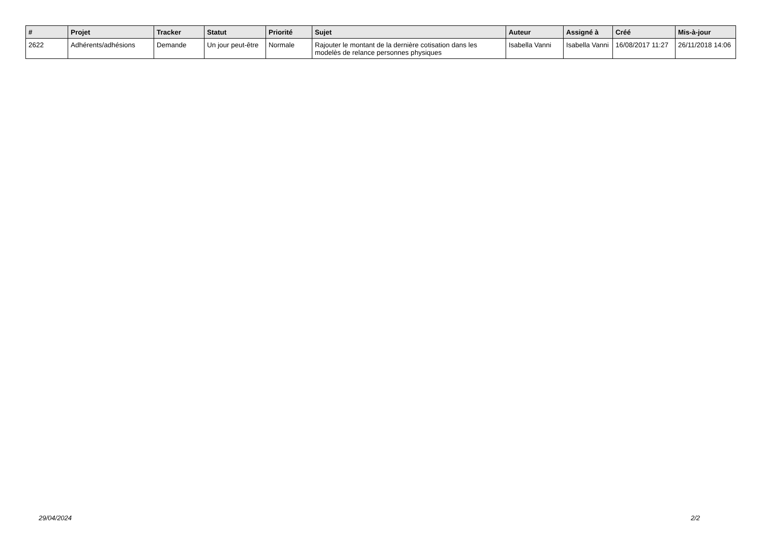| # | Projet | Tracker | Statut | Priorité | Sujet | Auteur | Assigné à | Créé | Mis-à-jour |
| --- | --- | --- | --- | --- | --- | --- | --- | --- | --- |
| 2622 | Adhérents/adhésions | Demande | Un jour peut-être | Normale | Rajouter le montant de la dernière cotisation dans les modelès de relance personnes physiques | Isabella Vanni | Isabella Vanni | 16/08/2017 11:27 | 26/11/2018 14:06 |
29/04/2024 2/2